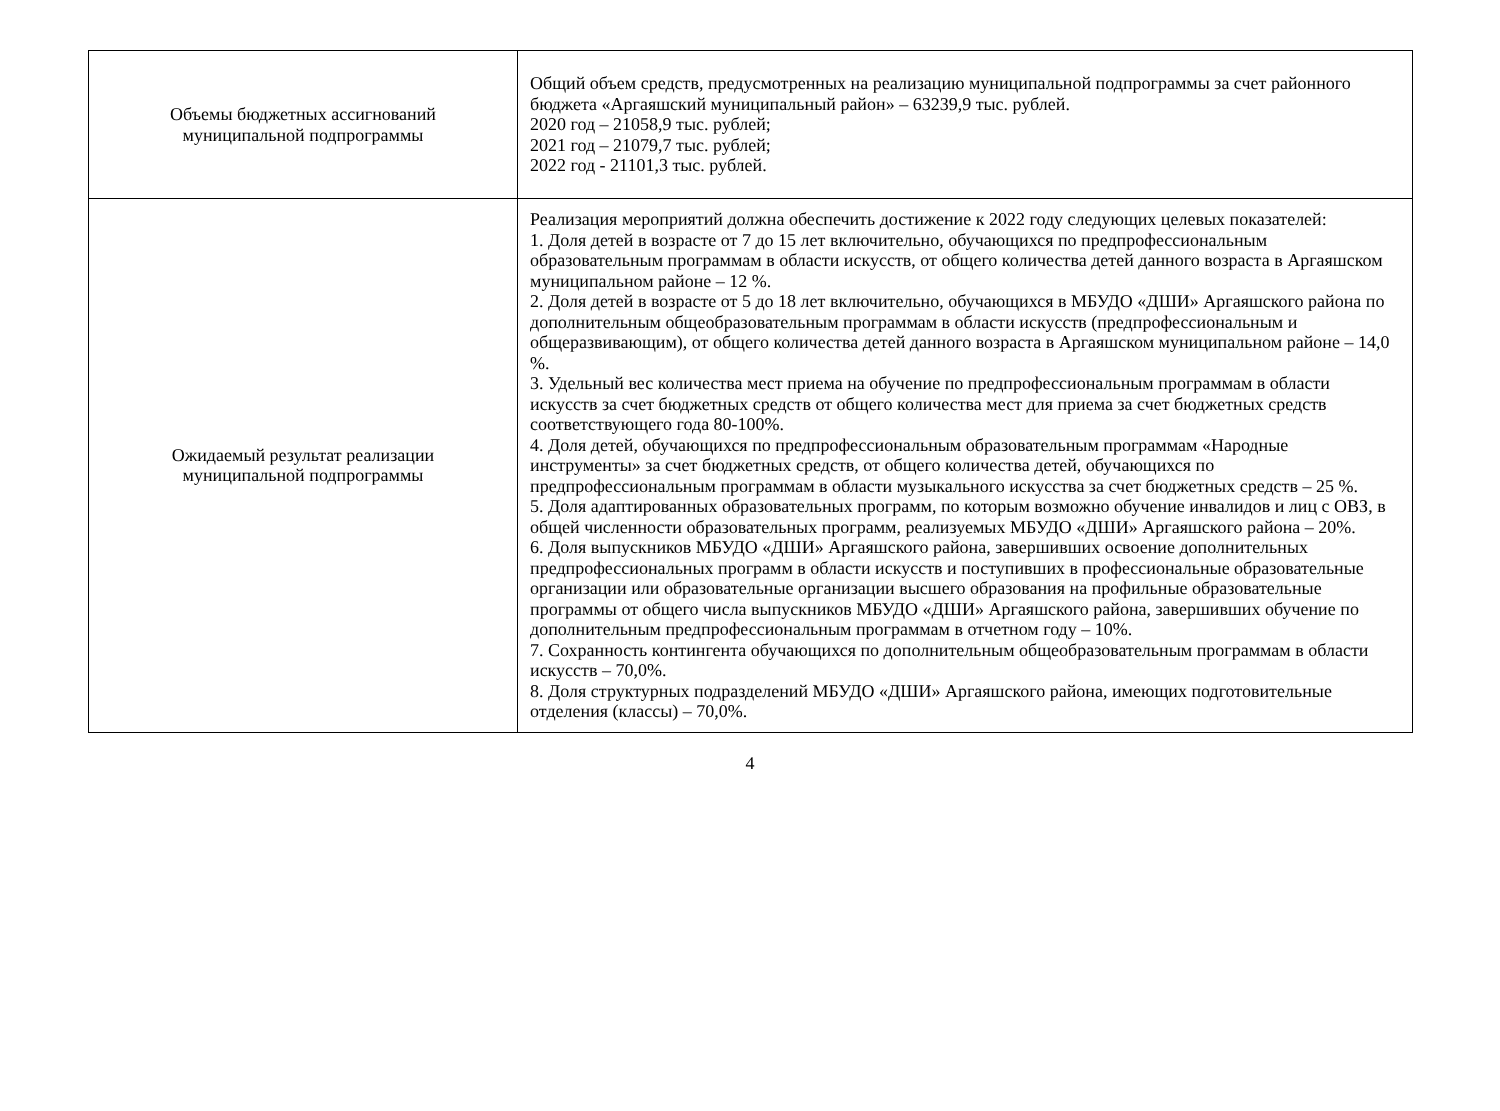| Объемы бюджетных ассигнований муниципальной подпрограммы | Общий объем средств, предусмотренных на реализацию муниципальной подпрограммы за счет районного бюджета «Аргаяшский муниципальный район» – 63239,9 тыс. рублей. 2020 год – 21058,9 тыс. рублей; 2021 год – 21079,7 тыс. рублей; 2022 год - 21101,3 тыс. рублей. |
| Ожидаемый результат реализации муниципальной подпрограммы | Реализация мероприятий должна обеспечить достижение к 2022 году следующих целевых показателей: 1. Доля детей в возрасте от 7 до 15 лет включительно, обучающихся по предпрофессиональным образовательным программам в области искусств, от общего количества детей данного возраста в Аргаяшском муниципальном районе – 12 %. 2. Доля детей в возрасте от 5 до 18 лет включительно, обучающихся в МБУДО «ДШИ» Аргаяшского района по дополнительным общеобразовательным программам в области искусств (предпрофессиональным и общеразвивающим), от общего количества детей данного возраста в Аргаяшском муниципальном районе – 14,0 %. 3. Удельный вес количества мест приема на обучение по предпрофессиональным программам в области искусств за счет бюджетных средств от общего количества мест для приема за счет бюджетных средств соответствующего года 80-100%. 4. Доля детей, обучающихся по предпрофессиональным образовательным программам «Народные инструменты» за счет бюджетных средств, от общего количества детей, обучающихся по предпрофессиональным программам в области музыкального искусства за счет бюджетных средств – 25 %. 5. Доля адаптированных образовательных программ, по которым возможно обучение инвалидов и лиц с ОВЗ, в общей численности образовательных программ, реализуемых МБУДО «ДШИ» Аргаяшского района – 20%. 6. Доля выпускников МБУДО «ДШИ» Аргаяшского района, завершивших освоение дополнительных предпрофессиональных программ в области искусств и поступивших в профессиональные образовательные организации или образовательные организации высшего образования на профильные образовательные программы от общего числа выпускников МБУДО «ДШИ» Аргаяшского района, завершивших обучение по дополнительным предпрофессиональным программам в отчетном году – 10%. 7. Сохранность контингента обучающихся по дополнительным общеобразовательным программам в области искусств – 70,0%. 8. Доля структурных подразделений МБУДО «ДШИ» Аргаяшского района, имеющих подготовительные отделения (классы) – 70,0%. |
4